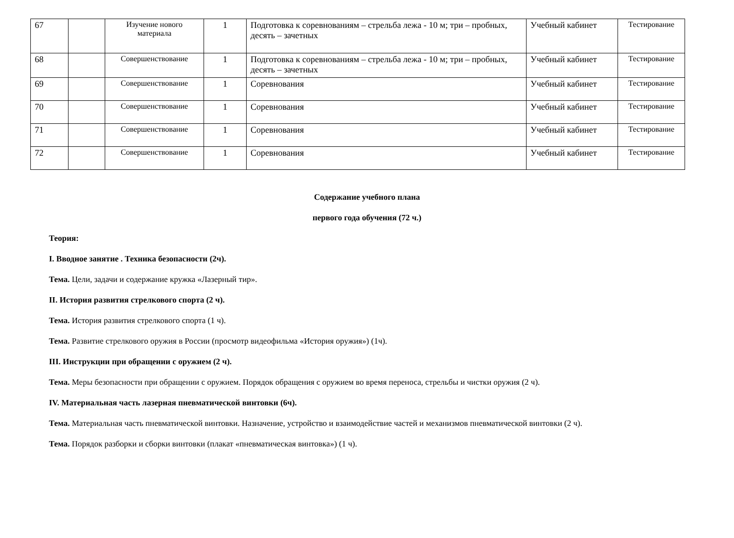| 67 | | Изучение нового материала | 1 | Подготовка к соревнованиям – стрельба лежа - 10 м; три – пробных, десять – зачетных | Учебный кабинет | Тестирование |
| 68 | | Совершенствование | 1 | Подготовка к соревнованиям – стрельба лежа - 10 м; три – пробных, десять – зачетных | Учебный кабинет | Тестирование |
| 69 | | Совершенствование | 1 | Соревнования | Учебный кабинет | Тестирование |
| 70 | | Совершенствование | 1 | Соревнования | Учебный кабинет | Тестирование |
| 71 | | Совершенствование | 1 | Соревнования | Учебный кабинет | Тестирование |
| 72 | | Совершенствование | 1 | Соревнования | Учебный кабинет | Тестирование |
Содержание учебного плана
первого года обучения (72 ч.)
Теория:
I. Вводное занятие . Техника безопасности (2ч).
Тема. Цели, задачи и содержание кружка «Лазерный тир».
II. История развития стрелкового спорта (2 ч).
Тема. История развития стрелкового спорта (1 ч).
Тема. Развитие стрелкового оружия в России (просмотр видеофильма «История оружия») (1ч).
III. Инструкции при обращении с оружием (2 ч).
Тема. Меры безопасности при обращении с оружием. Порядок обращения с оружием во время переноса, стрельбы и чистки оружия (2 ч).
IV. Материальная часть лазерная пневматической винтовки (6ч).
Тема. Материальная часть пневматической винтовки. Назначение, устройство и взаимодействие частей и механизмов пневматической винтовки (2 ч).
Тема. Порядок разборки и сборки винтовки (плакат «пневматическая винтовка») (1 ч).